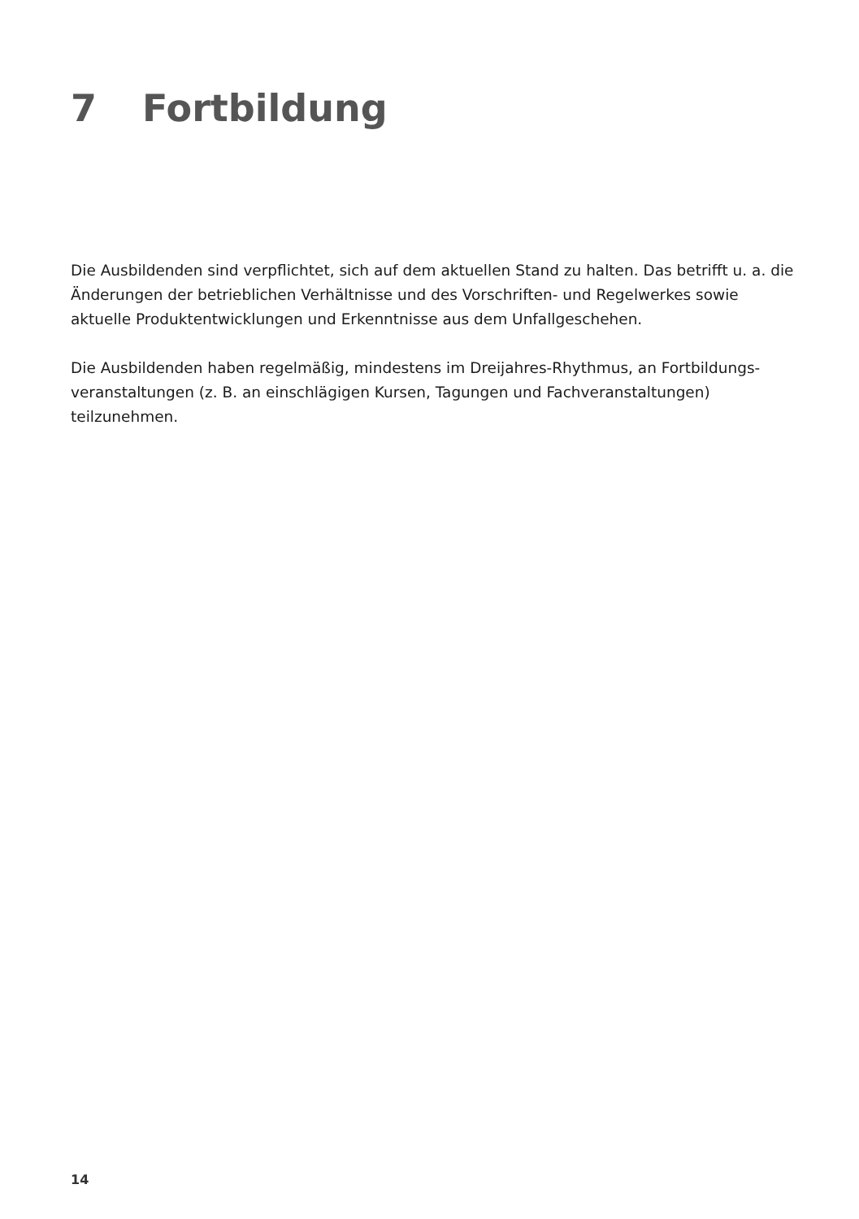7 Fortbildung
Die Ausbildenden sind verpflichtet, sich auf dem aktuellen Stand zu halten. Das betrifft u. a. die Änderungen der betrieblichen Verhältnisse und des Vorschriften- und Regelwerkes sowie aktuelle Produktentwicklungen und Erkenntnisse aus dem Unfallgeschehen.
Die Ausbildenden haben regelmäßig, mindestens im Dreijahres-Rhythmus, an Fortbildungs­veranstaltungen (z. B. an einschlägigen Kursen, Tagungen und Fachveranstaltungen) teilzunehmen.
14